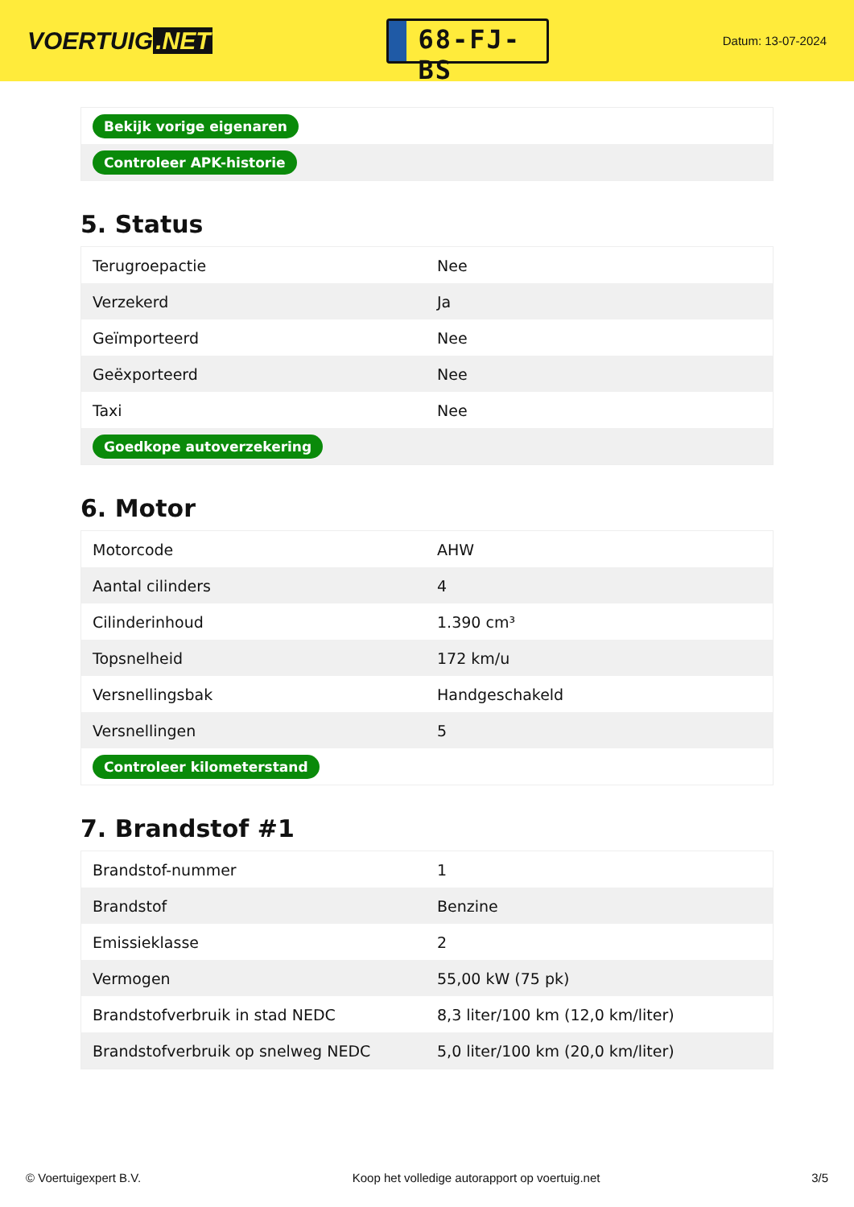VOERTUIG.NET
68-FJ-BS
Datum: 13-07-2024
| Bekijk vorige eigenaren |
| Controleer APK-historie |
5. Status
| Terugroepactie | Nee |
| Verzekerd | Ja |
| Geïmporteerd | Nee |
| Geëxporteerd | Nee |
| Taxi | Nee |
| Goedkope autoverzekering | |
6. Motor
| Motorcode | AHW |
| Aantal cilinders | 4 |
| Cilinderinhoud | 1.390 cm³ |
| Topsnelheid | 172 km/u |
| Versnellingsbak | Handgeschakeld |
| Versnellingen | 5 |
| Controleer kilometerstand | |
7. Brandstof #1
| Brandstof-nummer | 1 |
| Brandstof | Benzine |
| Emissieklasse | 2 |
| Vermogen | 55,00 kW (75 pk) |
| Brandstofverbruik in stad NEDC | 8,3 liter/100 km (12,0 km/liter) |
| Brandstofverbruik op snelweg NEDC | 5,0 liter/100 km (20,0 km/liter) |
© Voertuigexpert B.V. Koop het volledige autorapport op voertuig.net 3/5